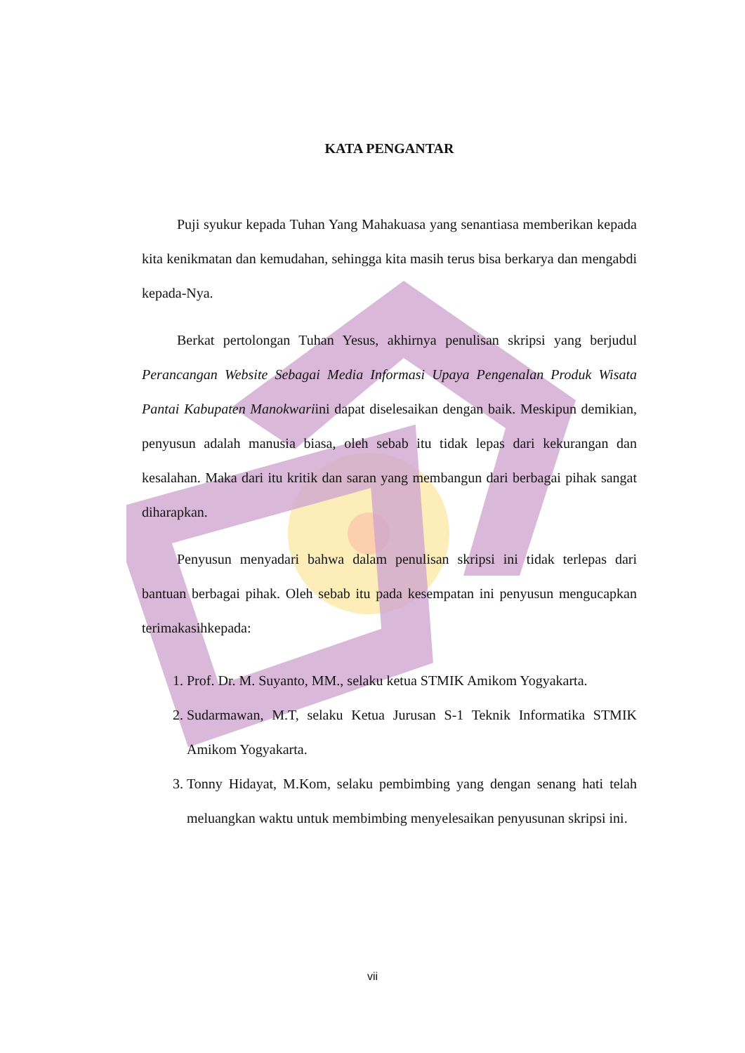KATA PENGANTAR
Puji syukur kepada Tuhan Yang Mahakuasa yang senantiasa memberikan kepada kita kenikmatan dan kemudahan, sehingga kita masih terus bisa berkarya dan mengabdi kepada-Nya.
Berkat pertolongan Tuhan Yesus, akhirnya penulisan skripsi yang berjudul Perancangan Website Sebagai Media Informasi Upaya Pengenalan Produk Wisata Pantai Kabupaten Manokwariini dapat diselesaikan dengan baik. Meskipun demikian, penyusun adalah manusia biasa, oleh sebab itu tidak lepas dari kekurangan dan kesalahan. Maka dari itu kritik dan saran yang membangun dari berbagai pihak sangat diharapkan.
Penyusun menyadari bahwa dalam penulisan skripsi ini tidak terlepas dari bantuan berbagai pihak. Oleh sebab itu pada kesempatan ini penyusun mengucapkan terimakasihkepada:
1. Prof. Dr. M. Suyanto, MM., selaku ketua STMIK Amikom Yogyakarta.
2. Sudarmawan, M.T, selaku Ketua Jurusan S-1 Teknik Informatika STMIK Amikom Yogyakarta.
3. Tonny Hidayat, M.Kom, selaku pembimbing yang dengan senang hati telah meluangkan waktu untuk membimbing menyelesaikan penyusunan skripsi ini.
vii